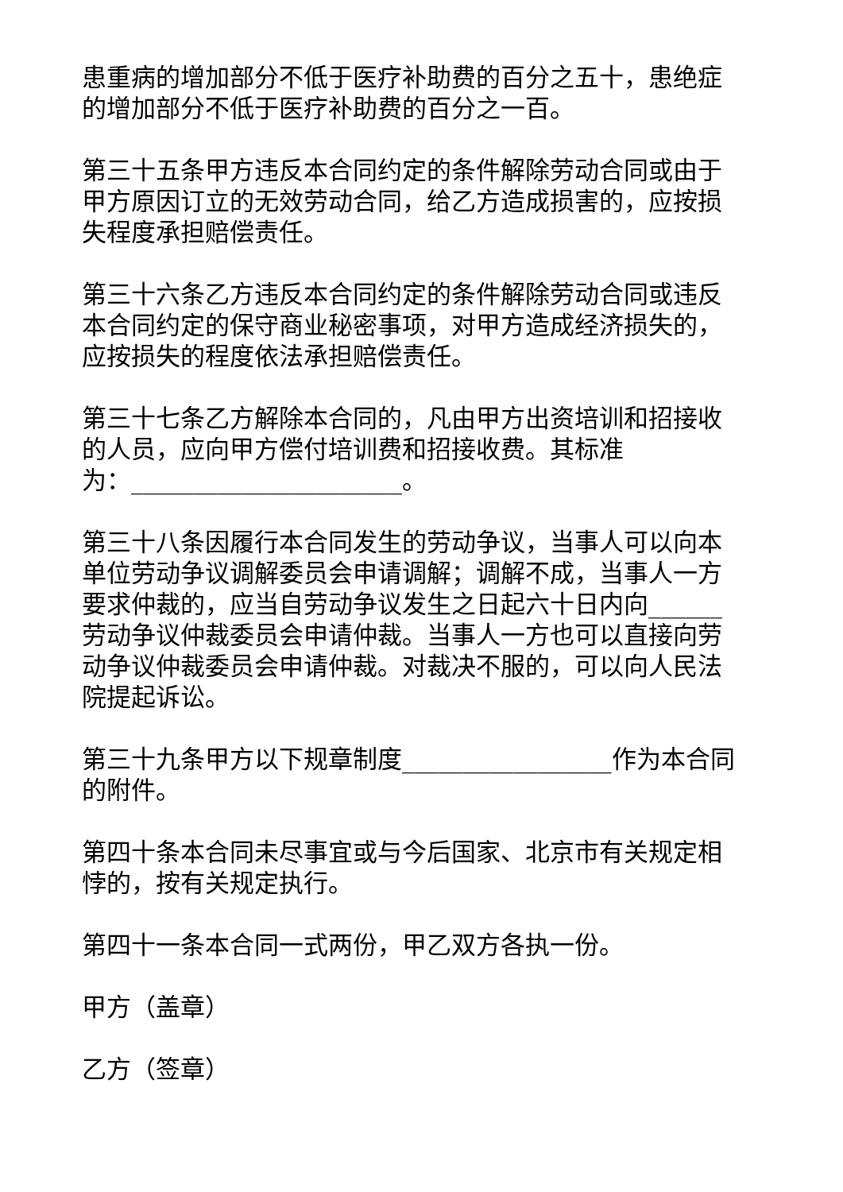患重病的增加部分不低于医疗补助费的百分之五十，患绝症的增加部分不低于医疗补助费的百分之一百。
第三十五条甲方违反本合同约定的条件解除劳动合同或由于甲方原因订立的无效劳动合同，给乙方造成损害的，应按损失程度承担赔偿责任。
第三十六条乙方违反本合同约定的条件解除劳动合同或违反本合同约定的保守商业秘密事项，对甲方造成经济损失的，应按损失的程度依法承担赔偿责任。
第三十七条乙方解除本合同的，凡由甲方出资培训和招接收的人员，应向甲方偿付培训费和招接收费。其标准
为：______________________。
第三十八条因履行本合同发生的劳动争议，当事人可以向本单位劳动争议调解委员会申请调解；调解不成，当事人一方要求仲裁的，应当自劳动争议发生之日起六十日内向______劳动争议仲裁委员会申请仲裁。当事人一方也可以直接向劳动争议仲裁委员会申请仲裁。对裁决不服的，可以向人民法院提起诉讼。
第三十九条甲方以下规章制度_________________作为本合同的附件。
第四十条本合同未尽事宜或与今后国家、北京市有关规定相悖的，按有关规定执行。
第四十一条本合同一式两份，甲乙双方各执一份。
甲方（盖章）
乙方（签章）